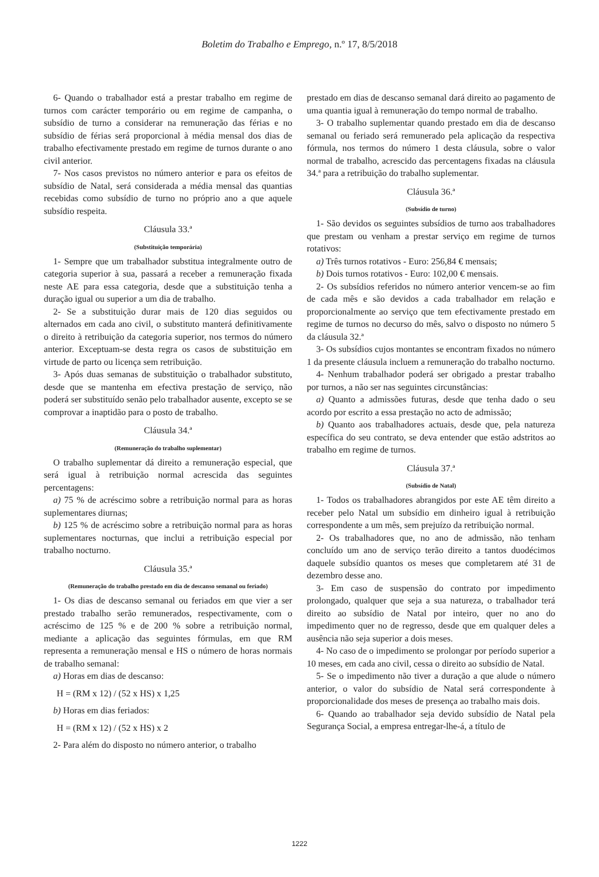Boletim do Trabalho e Emprego, n.º 17, 8/5/2018
6- Quando o trabalhador está a prestar trabalho em regime de turnos com carácter temporário ou em regime de campanha, o subsídio de turno a considerar na remuneração das férias e no subsídio de férias será proporcional à média mensal dos dias de trabalho efectivamente prestado em regime de turnos durante o ano civil anterior.
7- Nos casos previstos no número anterior e para os efeitos de subsídio de Natal, será considerada a média mensal das quantias recebidas como subsídio de turno no próprio ano a que aquele subsídio respeita.
Cláusula 33.ª
(Substituição temporária)
1- Sempre que um trabalhador substitua integralmente outro de categoria superior à sua, passará a receber a remuneração fixada neste AE para essa categoria, desde que a substituição tenha a duração igual ou superior a um dia de trabalho.
2- Se a substituição durar mais de 120 dias seguidos ou alternados em cada ano civil, o substituto manterá definitivamente o direito à retribuição da categoria superior, nos termos do número anterior. Exceptuam-se desta regra os casos de substituição em virtude de parto ou licença sem retribuição.
3- Após duas semanas de substituição o trabalhador substituto, desde que se mantenha em efectiva prestação de serviço, não poderá ser substituído senão pelo trabalhador ausente, excepto se se comprovar a inaptidão para o posto de trabalho.
Cláusula 34.ª
(Remuneração do trabalho suplementar)
O trabalho suplementar dá direito a remuneração especial, que será igual à retribuição normal acrescida das seguintes percentagens:
a) 75 % de acréscimo sobre a retribuição normal para as horas suplementares diurnas;
b) 125 % de acréscimo sobre a retribuição normal para as horas suplementares nocturnas, que inclui a retribuição especial por trabalho nocturno.
Cláusula 35.ª
(Remuneração do trabalho prestado em dia de descanso semanal ou feriado)
1- Os dias de descanso semanal ou feriados em que vier a ser prestado trabalho serão remunerados, respectivamente, com o acréscimo de 125 % e de 200 % sobre a retribuição normal, mediante a aplicação das seguintes fórmulas, em que RM representa a remuneração mensal e HS o número de horas normais de trabalho semanal:
a) Horas em dias de descanso:
H = (RM x 12) / (52 x HS) x 1,25
b) Horas em dias feriados:
H = (RM x 12) / (52 x HS) x 2
2- Para além do disposto no número anterior, o trabalho
prestado em dias de descanso semanal dará direito ao pagamento de uma quantia igual à remuneração do tempo normal de trabalho.
3- O trabalho suplementar quando prestado em dia de descanso semanal ou feriado será remunerado pela aplicação da respectiva fórmula, nos termos do número 1 desta cláusula, sobre o valor normal de trabalho, acrescido das percentagens fixadas na cláusula 34.ª para a retribuição do trabalho suplementar.
Cláusula 36.ª
(Subsídio de turno)
1- São devidos os seguintes subsídios de turno aos trabalhadores que prestam ou venham a prestar serviço em regime de turnos rotativos:
a) Três turnos rotativos - Euro: 256,84 € mensais;
b) Dois turnos rotativos - Euro: 102,00 € mensais.
2- Os subsídios referidos no número anterior vencem-se ao fim de cada mês e são devidos a cada trabalhador em relação e proporcionalmente ao serviço que tem efectivamente prestado em regime de turnos no decurso do mês, salvo o disposto no número 5 da cláusula 32.ª
3- Os subsídios cujos montantes se encontram fixados no número 1 da presente cláusula incluem a remuneração do trabalho nocturno.
4- Nenhum trabalhador poderá ser obrigado a prestar trabalho por turnos, a não ser nas seguintes circunstâncias:
a) Quanto a admissões futuras, desde que tenha dado o seu acordo por escrito a essa prestação no acto de admissão;
b) Quanto aos trabalhadores actuais, desde que, pela natureza específica do seu contrato, se deva entender que estão adstritos ao trabalho em regime de turnos.
Cláusula 37.ª
(Subsídio de Natal)
1- Todos os trabalhadores abrangidos por este AE têm direito a receber pelo Natal um subsídio em dinheiro igual à retribuição correspondente a um mês, sem prejuízo da retribuição normal.
2- Os trabalhadores que, no ano de admissão, não tenham concluído um ano de serviço terão direito a tantos duodécimos daquele subsídio quantos os meses que completarem até 31 de dezembro desse ano.
3- Em caso de suspensão do contrato por impedimento prolongado, qualquer que seja a sua natureza, o trabalhador terá direito ao subsídio de Natal por inteiro, quer no ano do impedimento quer no de regresso, desde que em qualquer deles a ausência não seja superior a dois meses.
4- No caso de o impedimento se prolongar por período superior a 10 meses, em cada ano civil, cessa o direito ao subsídio de Natal.
5- Se o impedimento não tiver a duração a que alude o número anterior, o valor do subsídio de Natal será correspondente à proporcionalidade dos meses de presença ao trabalho mais dois.
6- Quando ao trabalhador seja devido subsídio de Natal pela Segurança Social, a empresa entregar-lhe-á, a título de
1222